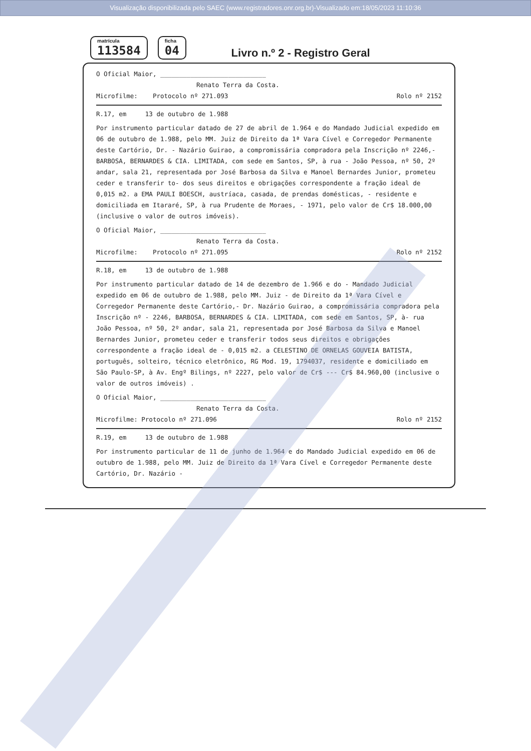Visualização disponibilizada pelo SAEC (www.registradores.onr.org.br)-Visualizado em:18/05/2023 11:10:36
matrícula
113584
ficha
04
Livro n.º 2 - Registro Geral
O Oficial Maior, ____________________________
Renato Terra da Costa.
Microfilme: Protocolo nº 271.093 Rolo nº 2152
R.17, em 13 de outubro de 1.988
Por instrumento particular datado de 27 de abril de 1.964 e do Mandado Judicial expedido em 06 de outubro de 1.988, pelo MM. Juiz de Direito da 1ª Vara Cível e Corregedor Permanente deste Cartório, Dr. - Nazário Guirao, a compromissária compradora pela Inscrição nº 2246,- BARBOSA, BERNARDES & CIA. LIMITADA, com sede em Santos, SP, à rua - João Pessoa, nº 50, 2º andar, sala 21, representada por José Barbosa da Silva e Manoel Bernardes Junior, prometeu ceder e transferir to- dos seus direitos e obrigações correspondente a fração ideal de 0,015 m2. a EMA PAULI BOESCH, austríaca, casada, de prendas domésticas, - residente e domiciliada em Itararé, SP, à rua Prudente de Moraes, - 1971, pelo valor de Cr$ 18.000,00 (inclusive o valor de outros imóveis).
O Oficial Maior, ____________________________
Renato Terra da Costa.
Microfilme: Protocolo nº 271.095 Rolo nº 2152
R.18, em 13 de outubro de 1.988
Por instrumento particular datado de 14 de dezembro de 1.966 e do - Mandado Judicial expedido em 06 de outubro de 1.988, pelo MM. Juiz - de Direito da 1ª Vara Cível e Corregedor Permanente deste Cartório,- Dr. Nazário Guirao, a compromissária compradora pela Inscrição nº - 2246, BARBOSA, BERNARDES & CIA. LIMITADA, com sede em Santos, SP, à- rua João Pessoa, nº 50, 2º andar, sala 21, representada por José Barbosa da Silva e Manoel Bernardes Junior, prometeu ceder e transferir todos seus direitos e obrigações correspondente a fração ideal de - 0,015 m2. a CELESTINO DE ORNELAS GOUVEIA BATISTA, português, solteiro, técnico eletrônico, RG Mod. 19, 1794037, residente e domiciliado em São Paulo-SP, à Av. Engº Bilings, nº 2227, pelo valor de Cr$ --- Cr$ 84.960,00 (inclusive o valor de outros imóveis) .
O Oficial Maior, ____________________________
Renato Terra da Costa.
Microfilme: Protocolo nº 271.096 Rolo nº 2152
R.19, em 13 de outubro de 1.988
Por instrumento particular de 11 de junho de 1.964 e do Mandado Judicial expedido em 06 de outubro de 1.988, pelo MM. Juiz de Direito da 1ª Vara Cível e Corregedor Permanente deste Cartório, Dr. Nazário -